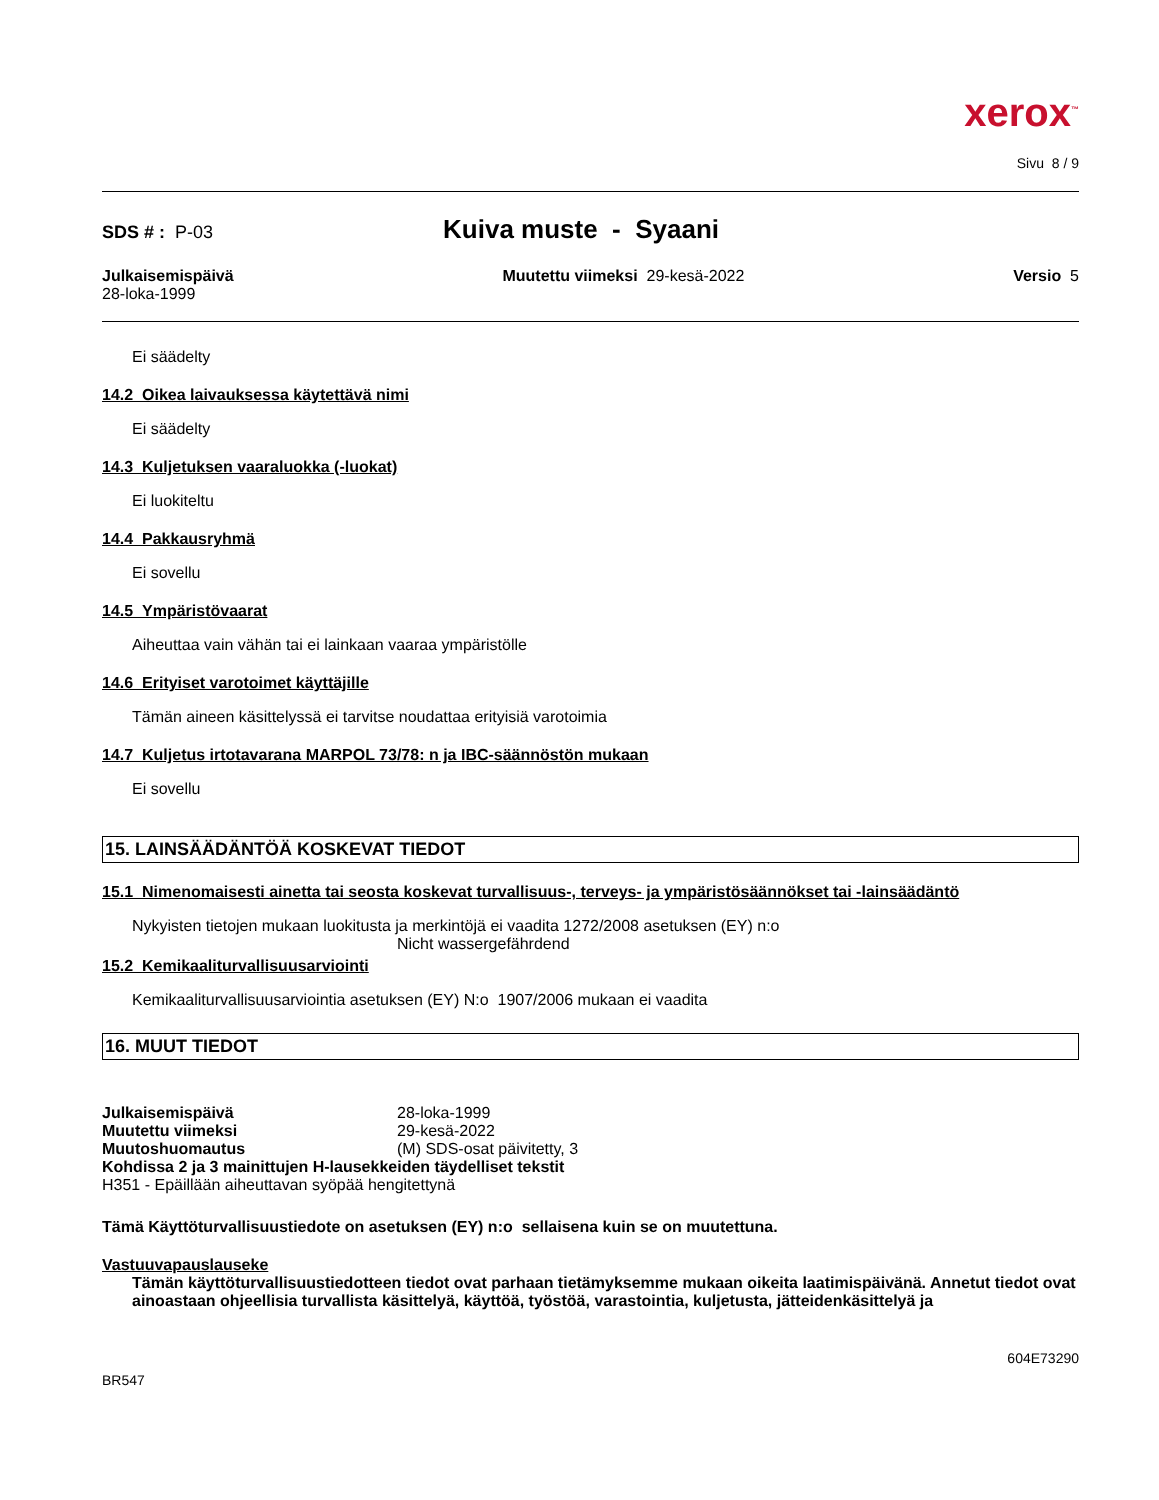xerox<sup>™</sup>
Sivu 8 / 9
SDS # : P-03 Kuiva muste - Syaani
Julkaisemispäivä
28-loka-1999
Muutettu viimeksi 29-kesä-2022
Versio 5
Ei säädelty
14.2 Oikea laivauksessa käytettävä nimi
Ei säädelty
14.3 Kuljetuksen vaaraluokka (-luokat)
Ei luokiteltu
14.4 Pakkausryhmä
Ei sovellu
14.5 Ympäristövaarat
Aiheuttaa vain vähän tai ei lainkaan vaaraa ympäristölle
14.6 Erityiset varotoimet käyttäjille
Tämän aineen käsittelyssä ei tarvitse noudattaa erityisiä varotoimia
14.7 Kuljetus irtotavarana MARPOL 73/78: n ja IBC-säännöstön mukaan
Ei sovellu
15. LAINSÄÄDÄNTÖÄ KOSKEVAT TIEDOT
15.1 Nimenomaisesti ainetta tai seosta koskevat turvallisuus-, terveys- ja ympäristösäännökset tai -lainsäädäntö
Nykyisten tietojen mukaan luokitusta ja merkintöjä ei vaadita 1272/2008 asetuksen (EY) n:o
Nicht wassergefährdend
15.2 Kemikaaliturvallisuusarviointi
Kemikaaliturvallisuusarviointia asetuksen (EY) N:o 1907/2006 mukaan ei vaadita
16. MUUT TIEDOT
Julkaisemispäivä 28-loka-1999
Muutettu viimeksi 29-kesä-2022
Muutoshuomautus (M) SDS-osat päivitetty, 3
Kohdissa 2 ja 3 mainittujen H-lausekkeiden täydelliset tekstit
H351 - Epäillään aiheuttavan syöpää hengitettynä
Tämä Käyttöturvallisuustiedote on asetuksen (EY) n:o sellaisena kuin se on muutettuna.
Vastuuvapauslauseke
Tämän käyttöturvallisuustiedotteen tiedot ovat parhaan tietämyksemme mukaan oikeita laatimispäivänä. Annetut tiedot ovat ainoastaan ohjeellisia turvallista käsittelyä, käyttöä, työstöä, varastointia, kuljetusta, jätteidenkäsittelyä ja
604E73290
BR547